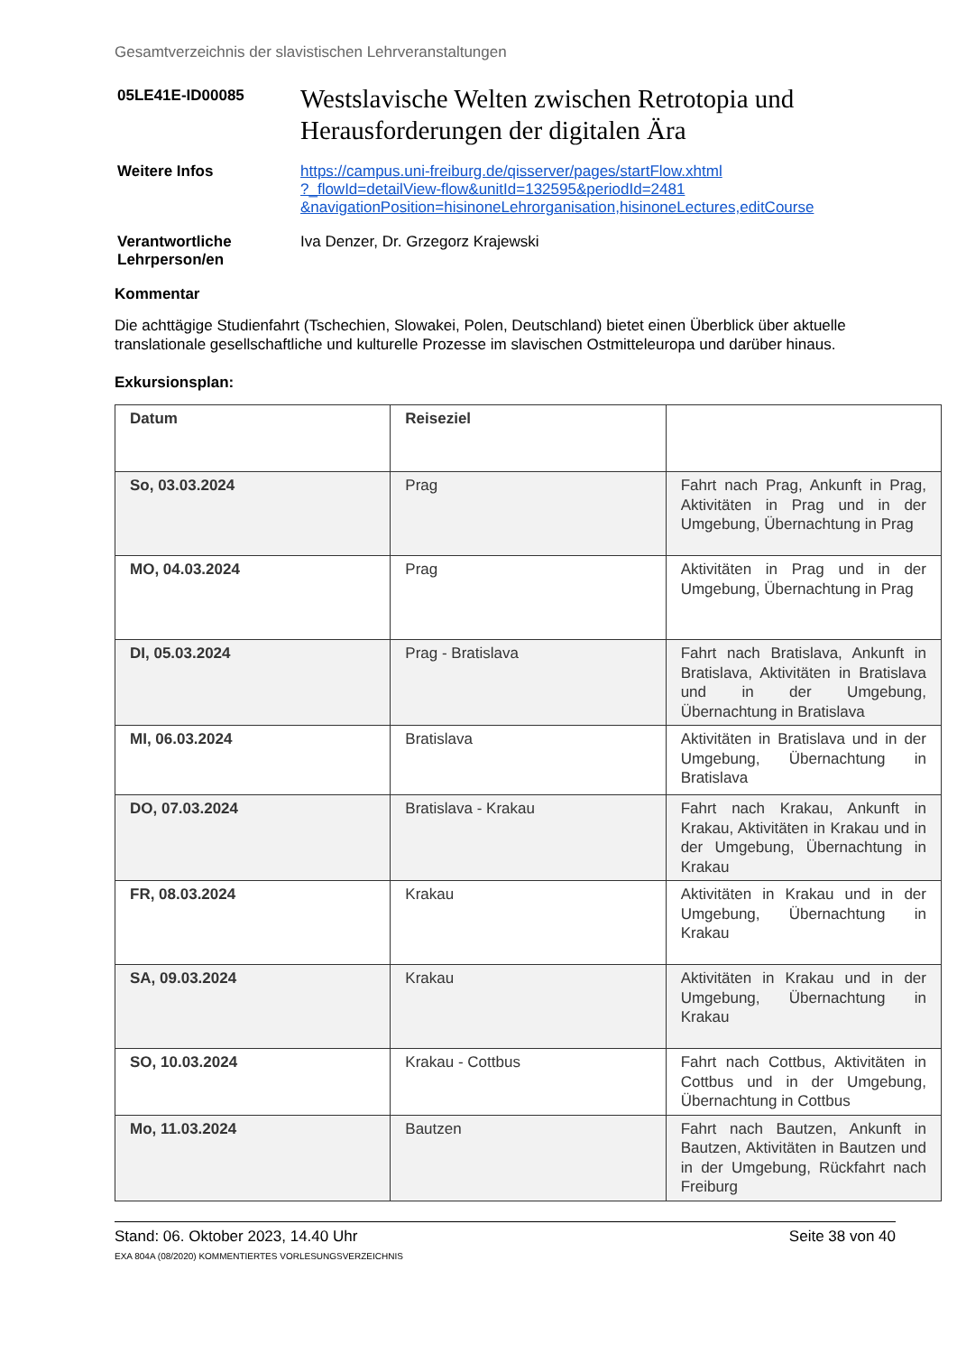Gesamtverzeichnis der slavistischen Lehrveranstaltungen
05LE41E-ID00085
Westslavische Welten zwischen Retrotopia und Herausforderungen der digitalen Ära
Weitere Infos https://campus.uni-freiburg.de/qisserver/pages/startFlow.xhtml
?_flowId=detailView-flow&unitId=132595&periodId=2481
&navigationPosition=hisinoneLehrorganisation,hisinoneLectures,editCourse
Verantwortliche Lehrperson/en
Iva Denzer, Dr. Grzegorz Krajewski
Kommentar
Die achttägige Studienfahrt (Tschechien, Slowakei, Polen, Deutschland) bietet einen Überblick über aktuelle translationale gesellschaftliche und kulturelle Prozesse im slavischen Ostmitteleuropa und darüber hinaus.
Exkursionsplan:
| Datum | Reiseziel | |
| So, 03.03.2024 | Prag | Fahrt nach Prag, Ankunft in Prag, Aktivitäten in Prag und in der Umgebung, Übernachtung in Prag |
| MO, 04.03.2024 | Prag | Aktivitäten in Prag und in der Umgebung, Übernachtung in Prag |
| DI, 05.03.2024 | Prag - Bratislava | Fahrt nach Bratislava, Ankunft in Bratislava, Aktivitäten in Bratislava und in der Umgebung, Übernachtung in Bratislava |
| MI, 06.03.2024 | Bratislava | Aktivitäten in Bratislava und in der Umgebung, Übernachtung in Bratislava |
| DO, 07.03.2024 | Bratislava - Krakau | Fahrt nach Krakau, Ankunft in Krakau, Aktivitäten in Krakau und in der Umgebung, Übernachtung in Krakau |
| FR, 08.03.2024 | Krakau | Aktivitäten in Krakau und in der Umgebung, Übernachtung in Krakau |
| SA, 09.03.2024 | Krakau | Aktivitäten in Krakau und in der Umgebung, Übernachtung in Krakau |
| SO, 10.03.2024 | Krakau - Cottbus | Fahrt nach Cottbus, Aktivitäten in Cottbus und in der Umgebung, Übernachtung in Cottbus |
| Mo, 11.03.2024 | Bautzen | Fahrt nach Bautzen, Ankunft in Bautzen, Aktivitäten in Bautzen und in der Umgebung, Rückfahrt nach Freiburg |
Stand: 06. Oktober 2023, 14.40 Uhr
EXA 804A (08/2020) KOMMENTIERTES VORLESUNGSVERZEICHNIS
Seite 38 von 40